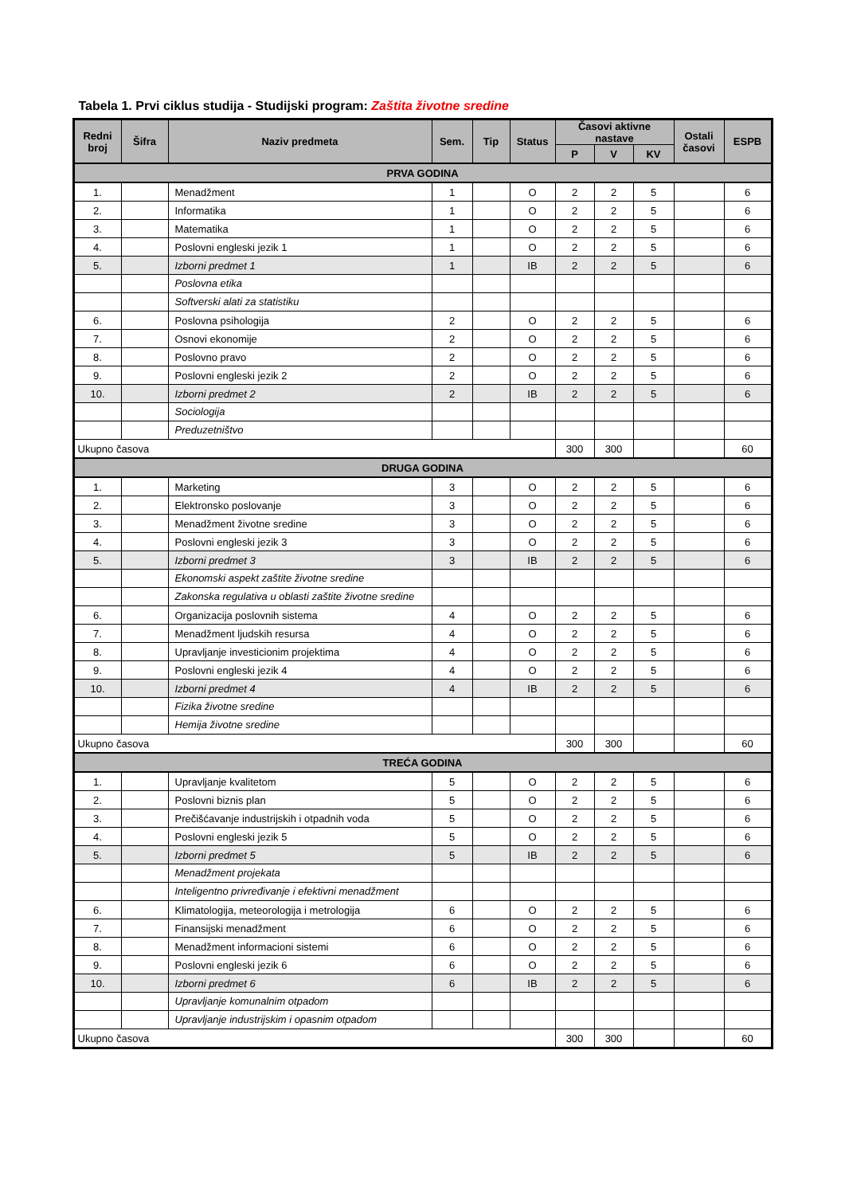Tabela 1. Prvi ciklus studija - Studijski program: Zaštita životne sredine
| Redni broj | Šifra | Naziv predmeta | | Sem. | Tip | Status | Časovi aktivne nastave | | | Ostali časovi | ESPB |
| --- | --- | --- | --- | --- | --- | --- | --- | --- | --- | --- | --- |
| | | | | | | | P | V | KV | | |
| PRVA GODINA | | | | | | | | | | | |
| 1. | | Menadžment | | 1 | | O | 2 | 2 | 5 | | 6 |
| 2. | | Informatika | | 1 | | O | 2 | 2 | 5 | | 6 |
| 3. | | Matematika | | 1 | | O | 2 | 2 | 5 | | 6 |
| 4. | | Poslovni engleski jezik 1 | | 1 | | O | 2 | 2 | 5 | | 6 |
| 5. | | Izborni predmet 1 | | 1 | | IB | 2 | 2 | 5 | | 6 |
| | | | Poslovna etika | | | | | | | | |
| | | | Softverski alati za statistiku | | | | | | | | |
| 6. | | Poslovna psihologija | | 2 | | O | 2 | 2 | 5 | | 6 |
| 7. | | Osnovi ekonomije | | 2 | | O | 2 | 2 | 5 | | 6 |
| 8. | | Poslovno pravo | | 2 | | O | 2 | 2 | 5 | | 6 |
| 9. | | Poslovni engleski jezik 2 | | 2 | | O | 2 | 2 | 5 | | 6 |
| 10. | | Izborni predmet 2 | | 2 | | IB | 2 | 2 | 5 | | 6 |
| | | | Sociologija | | | | | | | | |
| | | | Preduzetništvo | | | | | | | | |
| Ukupno časova | | | | | | | 300 | 300 | | | 60 |
| DRUGA GODINA | | | | | | | | | | | |
| 1. | | Marketing | | 3 | | O | 2 | 2 | 5 | | 6 |
| 2. | | Elektronsko poslovanje | | 3 | | O | 2 | 2 | 5 | | 6 |
| 3. | | Menadžment životne sredine | | 3 | | O | 2 | 2 | 5 | | 6 |
| 4. | | Poslovni engleski jezik 3 | | 3 | | O | 2 | 2 | 5 | | 6 |
| 5. | | Izborni predmet 3 | | 3 | | IB | 2 | 2 | 5 | | 6 |
| | | | Ekonomski aspekt zaštite životne sredine | | | | | | | | |
| | | | Zakonska regulativa u oblasti zaštite životne sredine | | | | | | | | |
| 6. | | Organizacija poslovnih sistema | | 4 | | O | 2 | 2 | 5 | | 6 |
| 7. | | Menadžment ljudskih resursa | | 4 | | O | 2 | 2 | 5 | | 6 |
| 8. | | Upravljanje investicionim projektima | | 4 | | O | 2 | 2 | 5 | | 6 |
| 9. | | Poslovni engleski jezik 4 | | 4 | | O | 2 | 2 | 5 | | 6 |
| 10. | | Izborni predmet 4 | | 4 | | IB | 2 | 2 | 5 | | 6 |
| | | | Fizika životne sredine | | | | | | | | |
| | | | Hemija životne sredine | | | | | | | | |
| Ukupno časova | | | | | | | 300 | 300 | | | 60 |
| TREĆA GODINA | | | | | | | | | | | |
| 1. | | Upravljanje kvalitetom | | 5 | | O | 2 | 2 | 5 | | 6 |
| 2. | | Poslovni biznis plan | | 5 | | O | 2 | 2 | 5 | | 6 |
| 3. | | Prečišćavanje industrijskih i otpadnih voda | | 5 | | O | 2 | 2 | 5 | | 6 |
| 4. | | Poslovni engleski jezik 5 | | 5 | | O | 2 | 2 | 5 | | 6 |
| 5. | | Izborni predmet 5 | | 5 | | IB | 2 | 2 | 5 | | 6 |
| | | | Menadžment projekata | | | | | | | | |
| | | | Inteligentno privređivanje i efektivni menadžment | | | | | | | | |
| 6. | | Klimatologija, meteorologija i metrologija | | 6 | | O | 2 | 2 | 5 | | 6 |
| 7. | | Finansijski menadžment | | 6 | | O | 2 | 2 | 5 | | 6 |
| 8. | | Menadžment informacioni sistemi | | 6 | | O | 2 | 2 | 5 | | 6 |
| 9. | | Poslovni engleski jezik 6 | | 6 | | O | 2 | 2 | 5 | | 6 |
| 10. | | Izborni predmet 6 | | 6 | | IB | 2 | 2 | 5 | | 6 |
| | | | Upravljanje komunalnim otpadom | | | | | | | | |
| | | | Upravljanje industrijskim i opasnim otpadom | | | | | | | | |
| Ukupno časova | | | | | | | 300 | 300 | | | 60 |